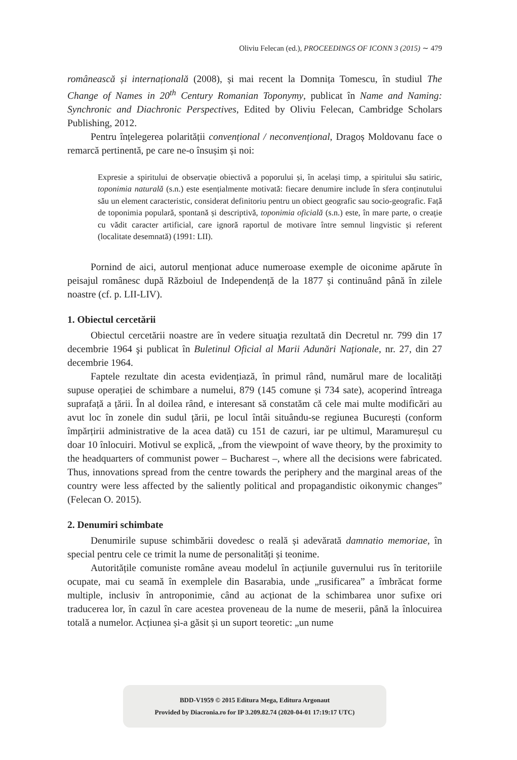Oliviu Felecan (ed.), PROCEEDINGS OF ICONN 3 (2015) ∼ 479
românească și internațională (2008), și mai recent la Domnița Tomescu, în studiul The Change of Names in 20<sup>th</sup> Century Romanian Toponymy, publicat în Name and Naming: Synchronic and Diachronic Perspectives, Edited by Oliviu Felecan, Cambridge Scholars Publishing, 2012.
Pentru înțelegerea polarității convențional / neconvențional, Dragoș Moldovanu face o remarcă pertinentă, pe care ne-o însușim și noi:
Expresie a spiritului de observație obiectivă a poporului și, în același timp, a spiritului său satiric, toponimia naturală (s.n.) este esențialmente motivată: fiecare denumire include în sfera conținutului său un element caracteristic, considerat definitoriu pentru un obiect geografic sau socio-geografic. Față de toponimia populară, spontană și descriptivă, toponimia oficială (s.n.) este, în mare parte, o creație cu vădit caracter artificial, care ignoră raportul de motivare între semnul lingvistic și referent (localitate desemnată) (1991: LII).
Pornind de aici, autorul menționat aduce numeroase exemple de oiconime apărute în peisajul românesc după Războiul de Independență de la 1877 și continuând până în zilele noastre (cf. p. LII-LIV).
1. Obiectul cercetării
Obiectul cercetării noastre are în vedere situaţia rezultată din Decretul nr. 799 din 17 decembrie 1964 şi publicat în Buletinul Oficial al Marii Adunări Naţionale, nr. 27, din 27 decembrie 1964.
Faptele rezultate din acesta evidențiază, în primul rând, numărul mare de localități supuse operației de schimbare a numelui, 879 (145 comune și 734 sate), acoperind întreaga suprafață a țării. În al doilea rând, e interesant să constatăm că cele mai multe modificări au avut loc în zonele din sudul țării, pe locul întâi situându-se regiunea București (conform împărțirii administrative de la acea dată) cu 151 de cazuri, iar pe ultimul, Maramureșul cu doar 10 înlocuiri. Motivul se explică, „from the viewpoint of wave theory, by the proximity to the headquarters of communist power – Bucharest –, where all the decisions were fabricated. Thus, innovations spread from the centre towards the periphery and the marginal areas of the country were less affected by the saliently political and propagandistic oikonymic changes” (Felecan O. 2015).
2. Denumiri schimbate
Denumirile supuse schimbării dovedesc o reală și adevărată damnatio memoriae, în special pentru cele ce trimit la nume de personalități și teonime.
Autoritățile comuniste române aveau modelul în acțiunile guvernului rus în teritoriile ocupate, mai cu seamă în exemplele din Basarabia, unde „rusificarea” a îmbrăcat forme multiple, inclusiv în antroponimie, când au acționat de la schimbarea unor sufixe ori traducerea lor, în cazul în care acestea proveneau de la nume de meserii, până la înlocuirea totală a numelor. Acțiunea și-a găsit și un suport teoretic: „un nume
BDD-V1959 © 2015 Editura Mega, Editura Argonaut
Provided by Diacronia.ro for IP 3.209.82.74 (2020-04-01 17:19:17 UTC)